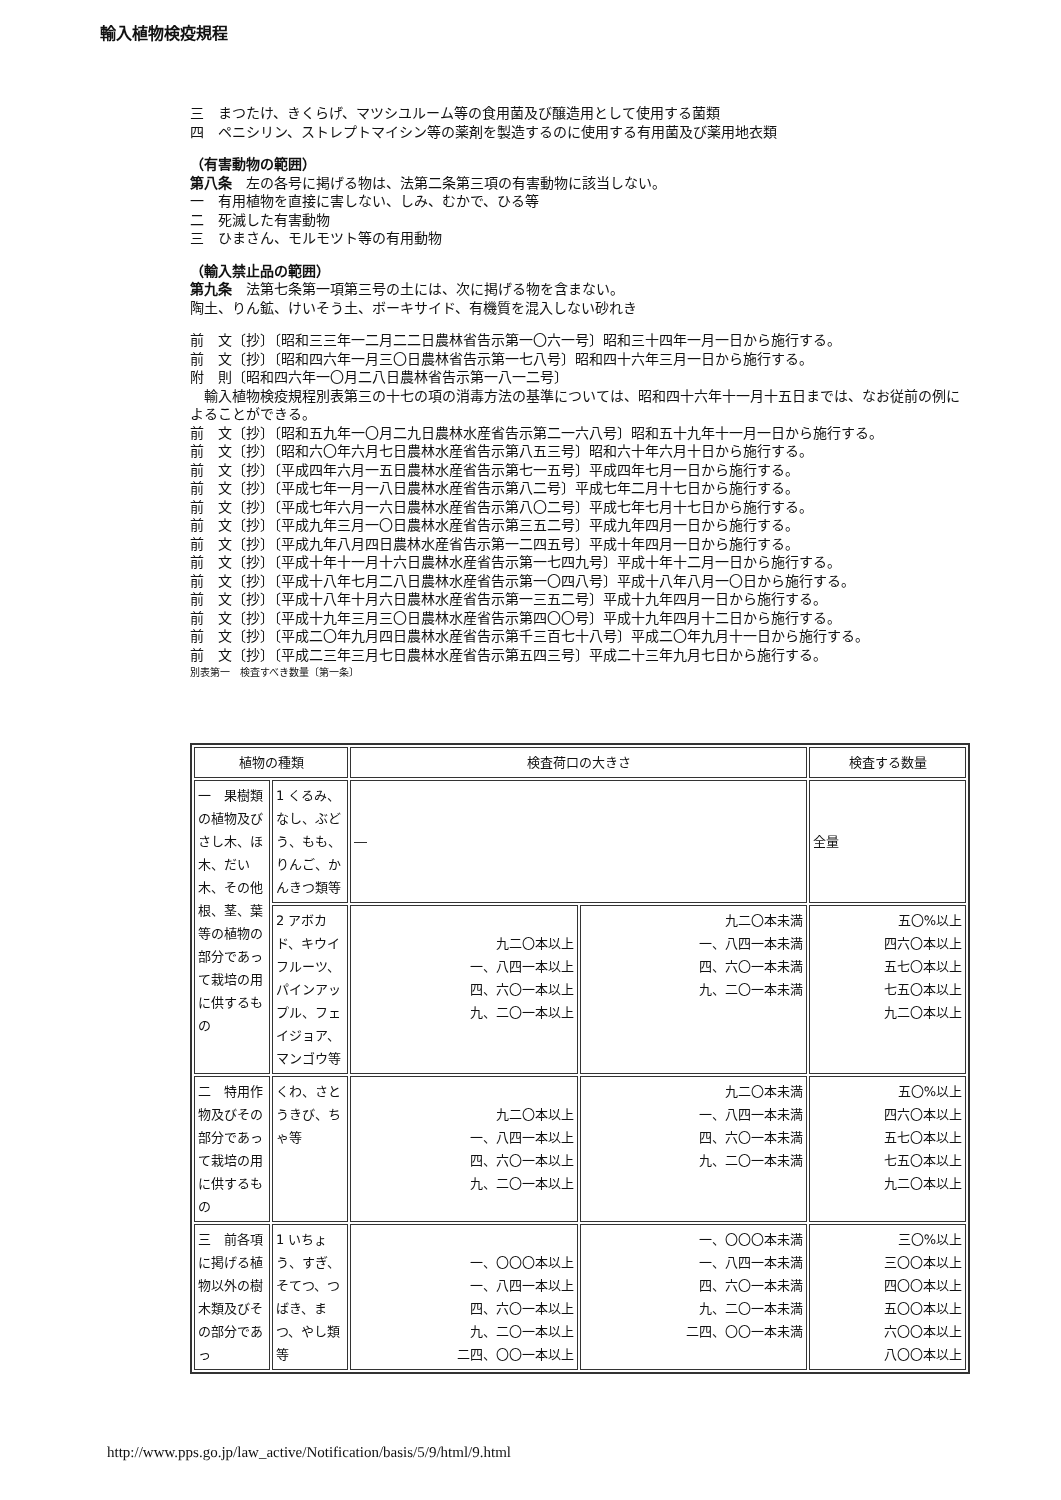輸入植物検疫規程
三　まつたけ、きくらげ、マツシユルーム等の食用菌及び醸造用として使用する菌類
四　ペニシリン、ストレプトマイシン等の薬剤を製造するのに使用する有用菌及び薬用地衣類
（有害動物の範囲）
第八条　左の各号に掲げる物は、法第二条第三項の有害動物に該当しない。
一　有用植物を直接に害しない、しみ、むかで、ひる等
二　死滅した有害動物
三　ひまさん、モルモツト等の有用動物
（輸入禁止品の範囲）
第九条　法第七条第一項第三号の土には、次に掲げる物を含まない。
陶土、りん鉱、けいそう土、ボーキサイド、有機質を混入しない砂れき
前　文〔抄〕〔昭和三三年一二月二二日農林省告示第一〇六一号〕昭和三十四年一月一日から施行する。
前　文〔抄〕〔昭和四六年一月三〇日農林省告示第一七八号〕昭和四十六年三月一日から施行する。
附　則〔昭和四六年一〇月二八日農林省告示第一八一二号〕
　輸入植物検疫規程別表第三の十七の項の消毒方法の基準については、昭和四十六年十一月十五日までは、なお従前の例によることができる。
前　文〔抄〕〔昭和五九年一〇月二九日農林水産省告示第二一六八号〕昭和五十九年十一月一日から施行する。
前　文〔抄〕〔昭和六〇年六月七日農林水産省告示第八五三号〕昭和六十年六月十日から施行する。
前　文〔抄〕〔平成四年六月一五日農林水産省告示第七一五号〕平成四年七月一日から施行する。
前　文〔抄〕〔平成七年一月一八日農林水産省告示第八二号〕平成七年二月十七日から施行する。
前　文〔抄〕〔平成七年六月一六日農林水産省告示第八〇二号〕平成七年七月十七日から施行する。
前　文〔抄〕〔平成九年三月一〇日農林水産省告示第三五二号〕平成九年四月一日から施行する。
前　文〔抄〕〔平成九年八月四日農林水産省告示第一二四五号〕平成十年四月一日から施行する。
前　文〔抄〕〔平成十年十一月十六日農林水産省告示第一七四九号〕平成十年十二月一日から施行する。
前　文〔抄〕〔平成十八年七月二八日農林水産省告示第一〇四八号〕平成十八年八月一〇日から施行する。
前　文〔抄〕〔平成十八年十月六日農林水産省告示第一三五二号〕平成十九年四月一日から施行する。
前　文〔抄〕〔平成十九年三月三〇日農林水産省告示第四〇〇号〕平成十九年四月十二日から施行する。
前　文〔抄〕〔平成二〇年九月四日農林水産省告示第千三百七十八号〕平成二〇年九月十一日から施行する。
前　文〔抄〕〔平成二三年三月七日農林水産省告示第五四三号〕平成二十三年九月七日から施行する。
別表第一　検査すべき数量〔第一条〕
| 植物の種類 | | 検査荷口の大きさ | | 検査する数量 |
| --- | --- | --- | --- | --- |
| 一 果樹類の植物及びさし木、ほ木、だい木、その他根、茎、葉等の植物の部分であって栽培の用に供するもの | 1 くるみ、なし、ぶどう、もも、りんご、かんきつ類等 | ― | | 全量 |
| | 2 アボカド、キウイフルーツ、パインアップル、フェイジョア、マンゴウ等 | 九二〇本以上 一、八四一本以上 四、六〇一本以上 九、二〇一本以上 | 九二〇本未満 一、八四一本未満 四、六〇一本未満 九、二〇一本未満 | 五〇%以上 四六〇本以上 五七〇本以上 七五〇本以上 九二〇本以上 |
| 二 特用作物及びその部分であって栽培の用に供するもの | くわ、さとうきび、ちゃ等 | 九二〇本以上 一、八四一本以上 四、六〇一本以上 九、二〇一本以上 | 九二〇本未満 一、八四一本未満 四、六〇一本未満 九、二〇一本未満 | 五〇%以上 四六〇本以上 五七〇本以上 七五〇本以上 九二〇本以上 |
| 三 前各項に掲げる植物以外の樹木類及びその部分であっ | 1 いちょう、すぎ、そてつ、つばき、まつ、やし類等 | 一、〇〇〇本以上 一、八四一本以上 四、六〇一本以上 九、二〇一本以上 二四、〇〇一本以上 | 一、〇〇〇本未満 一、八四一本未満 四、六〇一本未満 九、二〇一本未満 二四、〇〇一本未満 | 三〇%以上 三〇〇本以上 四〇〇本以上 五〇〇本以上 六〇〇本以上 八〇〇本以上 |
http://www.pps.go.jp/law_active/Notification/basis/5/9/html/9.html